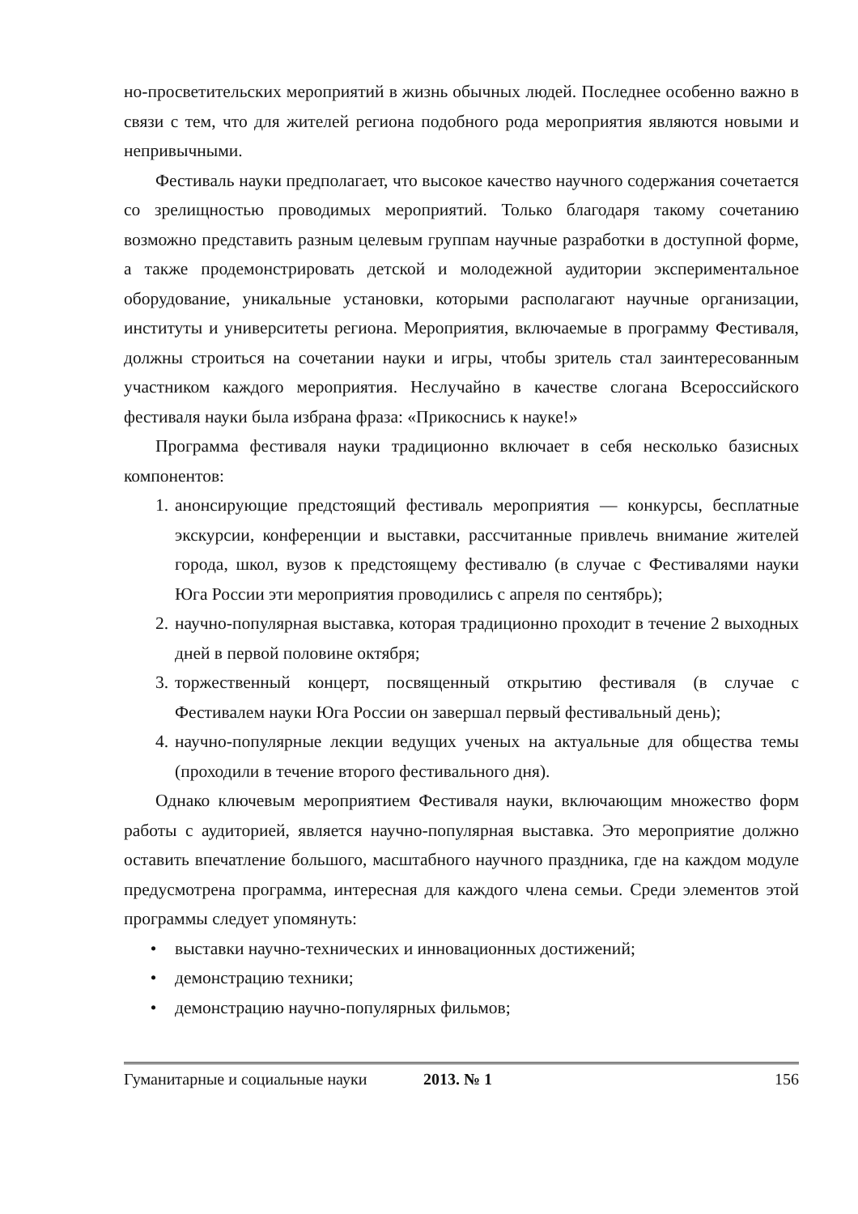но-просветительских мероприятий в жизнь обычных людей. Последнее особенно важно в связи с тем, что для жителей региона подобного рода мероприятия являются новыми и непривычными.
Фестиваль науки предполагает, что высокое качество научного содержания сочетается со зрелищностью проводимых мероприятий. Только благодаря такому сочетанию возможно представить разным целевым группам научные разработки в доступной форме, а также продемонстрировать детской и молодежной аудитории экспериментальное оборудование, уникальные установки, которыми располагают научные организации, институты и университеты региона. Мероприятия, включаемые в программу Фестиваля, должны строиться на сочетании науки и игры, чтобы зритель стал заинтересованным участником каждого мероприятия. Неслучайно в качестве слогана Всероссийского фестиваля науки была избрана фраза: «Прикоснись к науке!»
Программа фестиваля науки традиционно включает в себя несколько базисных компонентов:
1. анонсирующие предстоящий фестиваль мероприятия — конкурсы, бесплатные экскурсии, конференции и выставки, рассчитанные привлечь внимание жителей города, школ, вузов к предстоящему фестивалю (в случае с Фестивалями науки Юга России эти мероприятия проводились с апреля по сентябрь);
2. научно-популярная выставка, которая традиционно проходит в течение 2 выходных дней в первой половине октября;
3. торжественный концерт, посвященный открытию фестиваля (в случае с Фестивалем науки Юга России он завершал первый фестивальный день);
4. научно-популярные лекции ведущих ученых на актуальные для общества темы (проходили в течение второго фестивального дня).
Однако ключевым мероприятием Фестиваля науки, включающим множество форм работы с аудиторией, является научно-популярная выставка. Это мероприятие должно оставить впечатление большого, масштабного научного праздника, где на каждом модуле предусмотрена программа, интересная для каждого члена семьи. Среди элементов этой программы следует упомянуть:
• выставки научно-технических и инновационных достижений;
• демонстрацию техники;
• демонстрацию научно-популярных фильмов;
Гуманитарные и социальные науки 2013. № 1 156